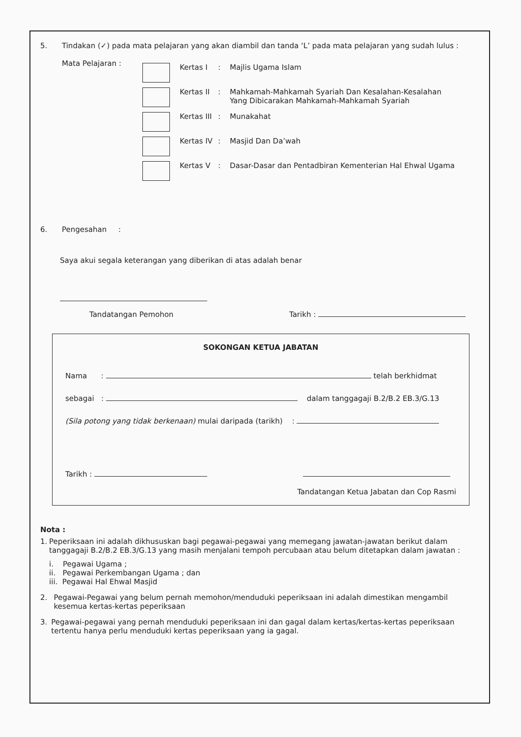5. Tindakan (✓) pada mata pelajaran yang akan diambil dan tanda ‘L’ pada mata pelajaran yang sudah lulus :
Mata Pelajaran :
Kertas I : Majlis Ugama Islam
Kertas II
: Mahkamah-Mahkamah Syariah Dan Kesalahan-Kesalahan
Yang Dibicarakan Mahkamah-Mahkamah Syariah
Kertas III
: Munakahat
Kertas IV
: Masjid Dan Da’wah
Kertas V : Dasar-Dasar dan Pentadbiran Kementerian Hal Ehwal Ugama
6. Pengesahan :
Saya akui segala keterangan yang diberikan di atas adalah benar
Tandatangan Pemohon Tarikh :
SOKONGAN KETUA JABATAN
Nama : telah berkhidmat
sebagai : dalam tanggagaji B.2/B.2 EB.3/G.13
(Sila potong yang tidak berkenaan) mulai daripada (tarikh) :
Tarikh :
Tandatangan Ketua Jabatan dan Cop Rasmi
Nota :
1. Peperiksaan ini adalah dikhususkan bagi pegawai-pegawai yang memegang jawatan-jawatan berikut dalam tanggagaji B.2/B.2 EB.3/G.13 yang masih menjalani tempoh percubaan atau belum ditetapkan dalam jawatan :
i. Pegawai Ugama ;
ii. Pegawai Perkembangan Ugama ; dan
iii. Pegawai Hal Ehwal Masjid
2. Pegawai-Pegawai yang belum pernah memohon/menduduki peperiksaan ini adalah dimestikan mengambil kesemua kertas-kertas peperiksaan
3. Pegawai-pegawai yang pernah menduduki peperiksaan ini dan gagal dalam kertas/kertas-kertas peperiksaan tertentu hanya perlu menduduki kertas peperiksaan yang ia gagal.